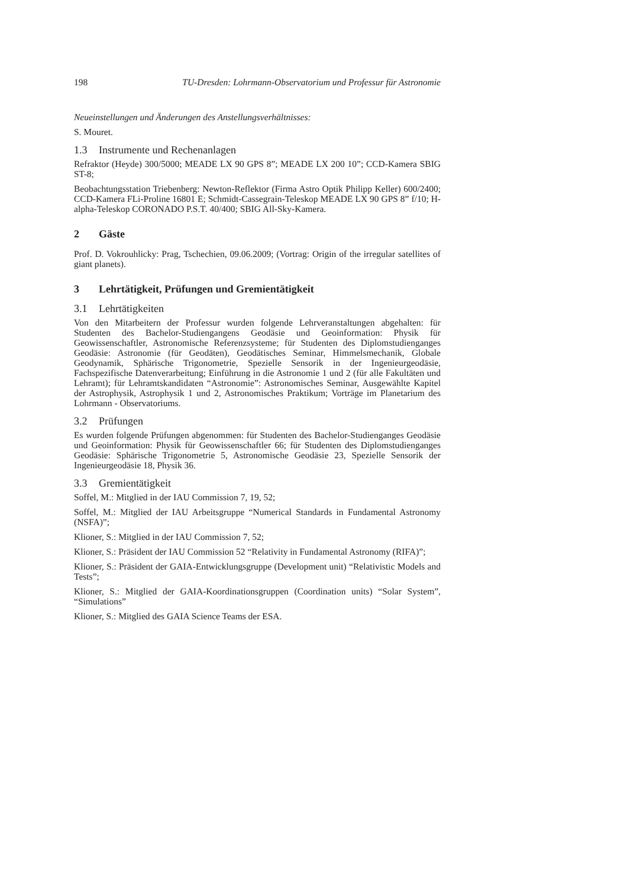198 TU-Dresden: Lohrmann-Observatorium und Professur für Astronomie
Neueinstellungen und Änderungen des Anstellungsverhältnisses:
S. Mouret.
1.3 Instrumente und Rechenanlagen
Refraktor (Heyde) 300/5000; MEADE LX 90 GPS 8”; MEADE LX 200 10”; CCD-Kamera SBIG ST-8;
Beobachtungsstation Triebenberg: Newton-Reflektor (Firma Astro Optik Philipp Keller) 600/2400; CCD-Kamera FLi-Proline 16801 E; Schmidt-Cassegrain-Teleskop MEADE LX 90 GPS 8” f/10; H-alpha-Teleskop CORONADO P.S.T. 40/400; SBIG All-Sky-Kamera.
2 Gäste
Prof. D. Vokrouhlicky: Prag, Tschechien, 09.06.2009; (Vortrag: Origin of the irregular satellites of giant planets).
3 Lehrtätigkeit, Prüfungen und Gremientätigkeit
3.1 Lehrtätigkeiten
Von den Mitarbeitern der Professur wurden folgende Lehrveranstaltungen abgehalten: für Studenten des Bachelor-Studiengangens Geodäsie und Geoinformation: Physik für Geowissenschaftler, Astronomische Referenzsysteme; für Studenten des Diplomstudienganges Geodäsie: Astronomie (für Geodäten), Geodätisches Seminar, Himmelsmechanik, Globale Geodynamik, Sphärische Trigonometrie, Spezielle Sensorik in der Ingenieurgeodäsie, Fachspezifische Datenverarbeitung; Einführung in die Astronomie 1 und 2 (für alle Fakultäten und Lehramt); für Lehramtskandidaten “Astronomie”: Astronomisches Seminar, Ausgewählte Kapitel der Astrophysik, Astrophysik 1 und 2, Astronomisches Praktikum; Vorträge im Planetarium des Lohrmann - Observatoriums.
3.2 Prüfungen
Es wurden folgende Prüfungen abgenommen: für Studenten des Bachelor-Studienganges Geodäsie und Geoinformation: Physik für Geowissenschaftler 66; für Studenten des Diplomstudienganges Geodäsie: Sphärische Trigonometrie 5, Astronomische Geodäsie 23, Spezielle Sensorik der Ingenieurgeodäsie 18, Physik 36.
3.3 Gremientätigkeit
Soffel, M.: Mitglied in der IAU Commission 7, 19, 52;
Soffel, M.: Mitglied der IAU Arbeitsgruppe “Numerical Standards in Fundamental Astronomy (NSFA)”;
Klioner, S.: Mitglied in der IAU Commission 7, 52;
Klioner, S.: Präsident der IAU Commission 52 “Relativity in Fundamental Astronomy (RIFA)”;
Klioner, S.: Präsident der GAIA-Entwicklungsgruppe (Development unit) “Relativistic Models and Tests”;
Klioner, S.: Mitglied der GAIA-Koordinationsgruppen (Coordination units) “Solar System”, “Simulations”
Klioner, S.: Mitglied des GAIA Science Teams der ESA.